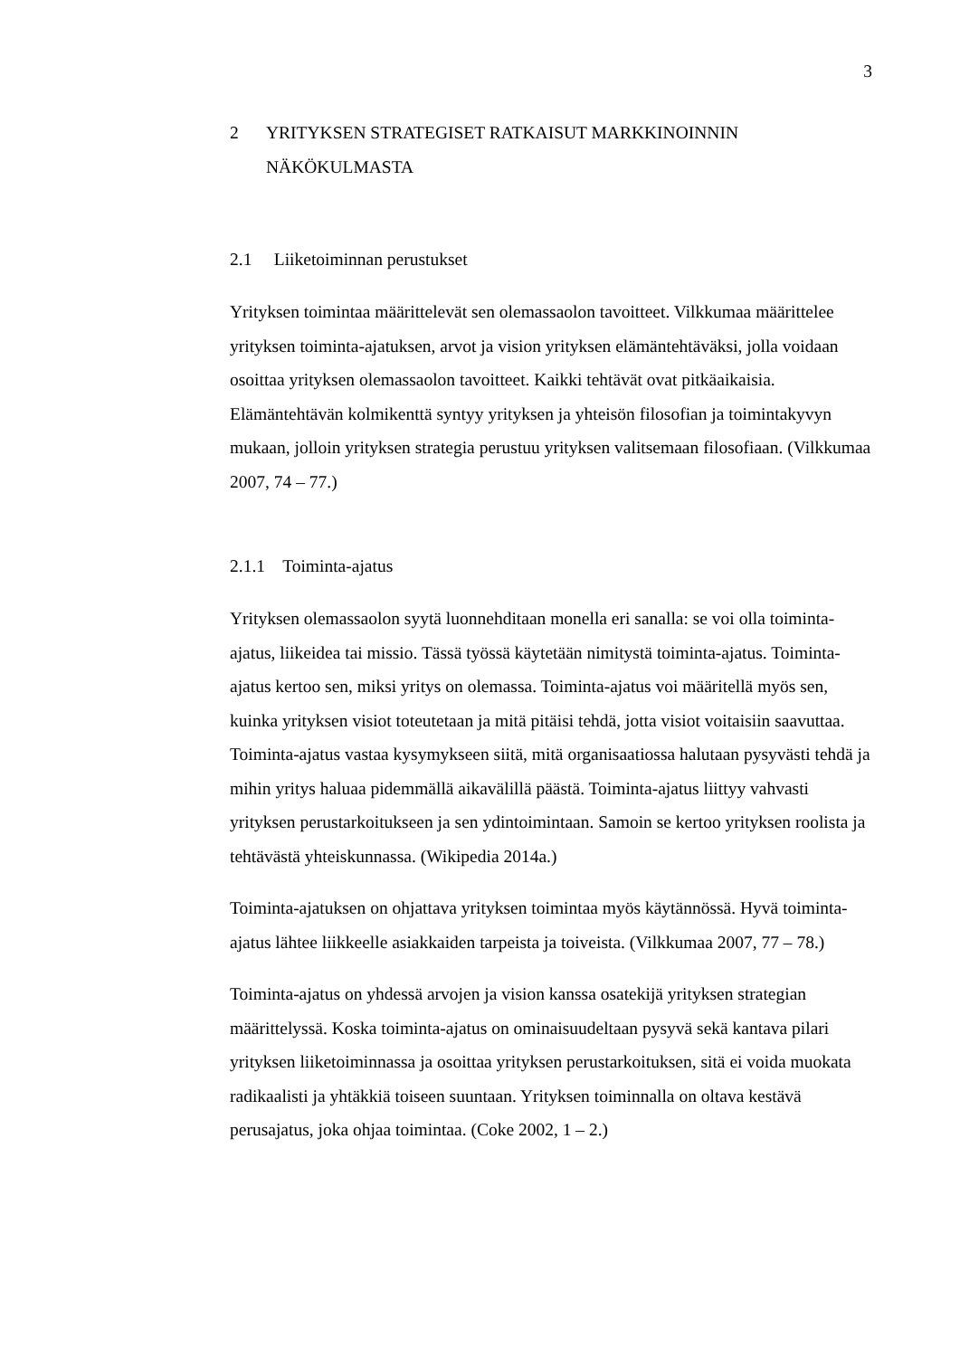3
2 YRITYKSEN STRATEGISET RATKAISUT MARKKINOINNIN NÄKÖKULMASTA
2.1 Liiketoiminnan perustukset
Yrityksen toimintaa määrittelevät sen olemassaolon tavoitteet. Vilkkumaa määrittelee yrityksen toiminta-ajatuksen, arvot ja vision yrityksen elämäntehtäväksi, jolla voidaan osoittaa yrityksen olemassaolon tavoitteet. Kaikki tehtävät ovat pitkäaikaisia. Elämäntehtävän kolmikenttä syntyy yrityksen ja yhteisön filosofian ja toimintakyvyn mukaan, jolloin yrityksen strategia perustuu yrityksen valitsemaan filosofiaan. (Vilkkumaa 2007, 74 – 77.)
2.1.1 Toiminta-ajatus
Yrityksen olemassaolon syytä luonnehditaan monella eri sanalla: se voi olla toiminta-ajatus, liikeidea tai missio. Tässä työssä käytetään nimitystä toiminta-ajatus. Toiminta-ajatus kertoo sen, miksi yritys on olemassa. Toiminta-ajatus voi määritellä myös sen, kuinka yrityksen visiot toteutetaan ja mitä pitäisi tehdä, jotta visiot voitaisiin saavuttaa. Toiminta-ajatus vastaa kysymykseen siitä, mitä organisaatiossa halutaan pysyvästi tehdä ja mihin yritys haluaa pidemmällä aikavälillä päästä. Toiminta-ajatus liittyy vahvasti yrityksen perustarkoitukseen ja sen ydintoimintaan. Samoin se kertoo yrityksen roolista ja tehtävästä yhteiskunnassa. (Wikipedia 2014a.)
Toiminta-ajatuksen on ohjattava yrityksen toimintaa myös käytännössä. Hyvä toiminta-ajatus lähtee liikkeelle asiakkaiden tarpeista ja toiveista. (Vilkkumaa 2007, 77 – 78.)
Toiminta-ajatus on yhdessä arvojen ja vision kanssa osatekijä yrityksen strategian määrittelyssä. Koska toiminta-ajatus on ominaisuudeltaan pysyvä sekä kantava pilari yrityksen liiketoiminnassa ja osoittaa yrityksen perustarkoituksen, sitä ei voida muokata radikaalisti ja yhtäkkiä toiseen suuntaan. Yrityksen toiminnalla on oltava kestävä perusajatus, joka ohjaa toimintaa. (Coke 2002, 1 – 2.)